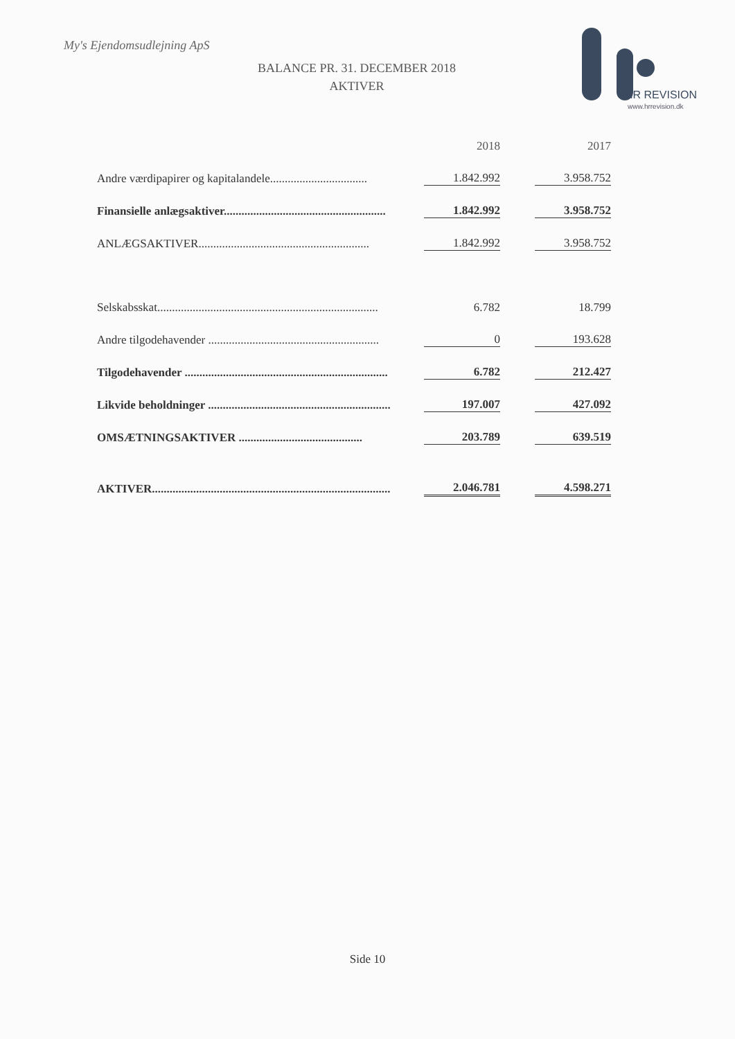My's Ejendomsudlejning ApS
BALANCE PR. 31. DECEMBER 2018
AKTIVER
HR REVISION
www.hrrevision.dk
| | 2018 | | 2017 |
| --- | --- | --- | --- |
| Andre værdipapirer og kapitalandele................................. | 1.842.992 | | 3.958.752 |
| Finansielle anlægsaktiver....................................................... | 1.842.992 | | 3.958.752 |
| ANLÆGSAKTIVER.......................................................... | 1.842.992 | | 3.958.752 |
| Selskabsskat........................................................................... | 6.782 | | 18.799 |
| Andre tilgodehavender .......................................................... | 0 | | 193.628 |
| Tilgodehavender ..................................................................... | 6.782 | | 212.427 |
| Likvide beholdninger .............................................................. | 197.007 | | 427.092 |
| OMSÆTNINGSAKTIVER .......................................... | 203.789 | | 639.519 |
| AKTIVER................................................................................. | 2.046.781 | | 4.598.271 |
Side 10